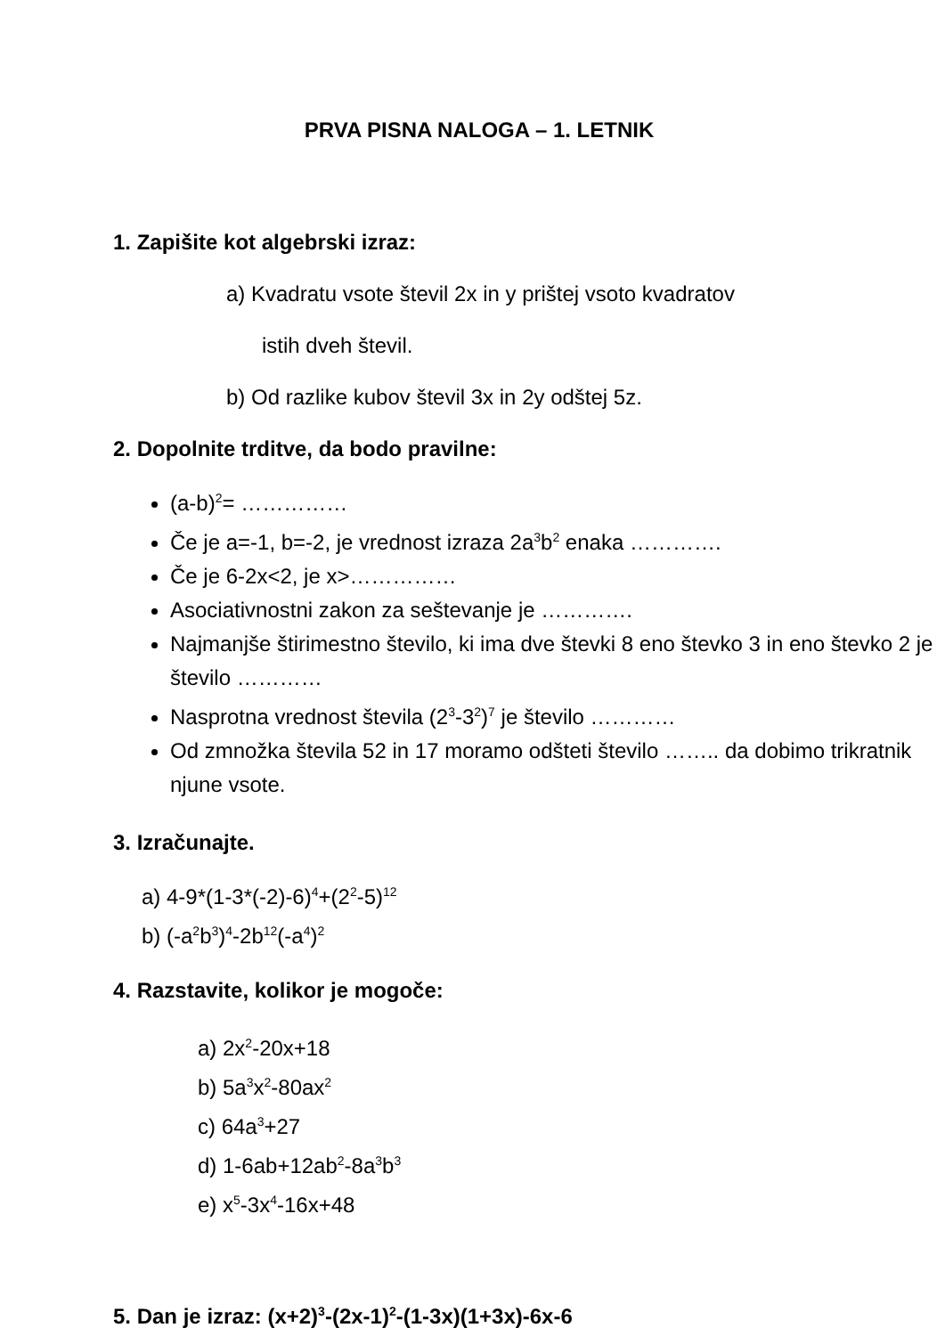PRVA PISNA NALOGA – 1. LETNIK
1. Zapišite kot algebrski izraz:
a) Kvadratu vsote števil 2x in y prištej vsoto kvadratov
istih dveh števil.
b) Od razlike kubov števil 3x in 2y odštej 5z.
2. Dopolnite trditve, da bodo pravilne:
(a-b)<sup>2</sup>= ……………
Če je a=-1, b=-2, je vrednost izraza 2a<sup>3</sup>b<sup>2</sup> enaka ………….
Če je 6-2x<2, je x>……………
Asociativnostni zakon za seštevanje je ………….
Najmanjše štirimestno število, ki ima dve števki 8 eno števko 3 in eno števko 2 je število …………
Nasprotna vrednost števila (2<sup>3</sup>-3<sup>2</sup>)<sup>7</sup> je število …………
Od zmnožka števila 52 in 17 moramo odšteti število …….. da dobimo trikratnik njune vsote.
3. Izračunajte.
a) 4-9*(1-3*(-2)-6)<sup>4</sup>+(2<sup>2</sup>-5)<sup>12</sup>
b) (-a<sup>2</sup>b<sup>3</sup>)<sup>4</sup>-2b<sup>12</sup>(-a<sup>4</sup>)<sup>2</sup>
4. Razstavite, kolikor je mogoče:
a) 2x<sup>2</sup>-20x+18
b) 5a<sup>3</sup>x<sup>2</sup>-80ax<sup>2</sup>
c) 64a<sup>3</sup>+27
d) 1-6ab+12ab<sup>2</sup>-8a<sup>3</sup>b<sup>3</sup>
e) x<sup>5</sup>-3x<sup>4</sup>-16x+48
5. Dan je izraz: (x+2)<sup>3</sup>-(2x-1)<sup>2</sup>-(1-3x)(1+3x)-6x-6